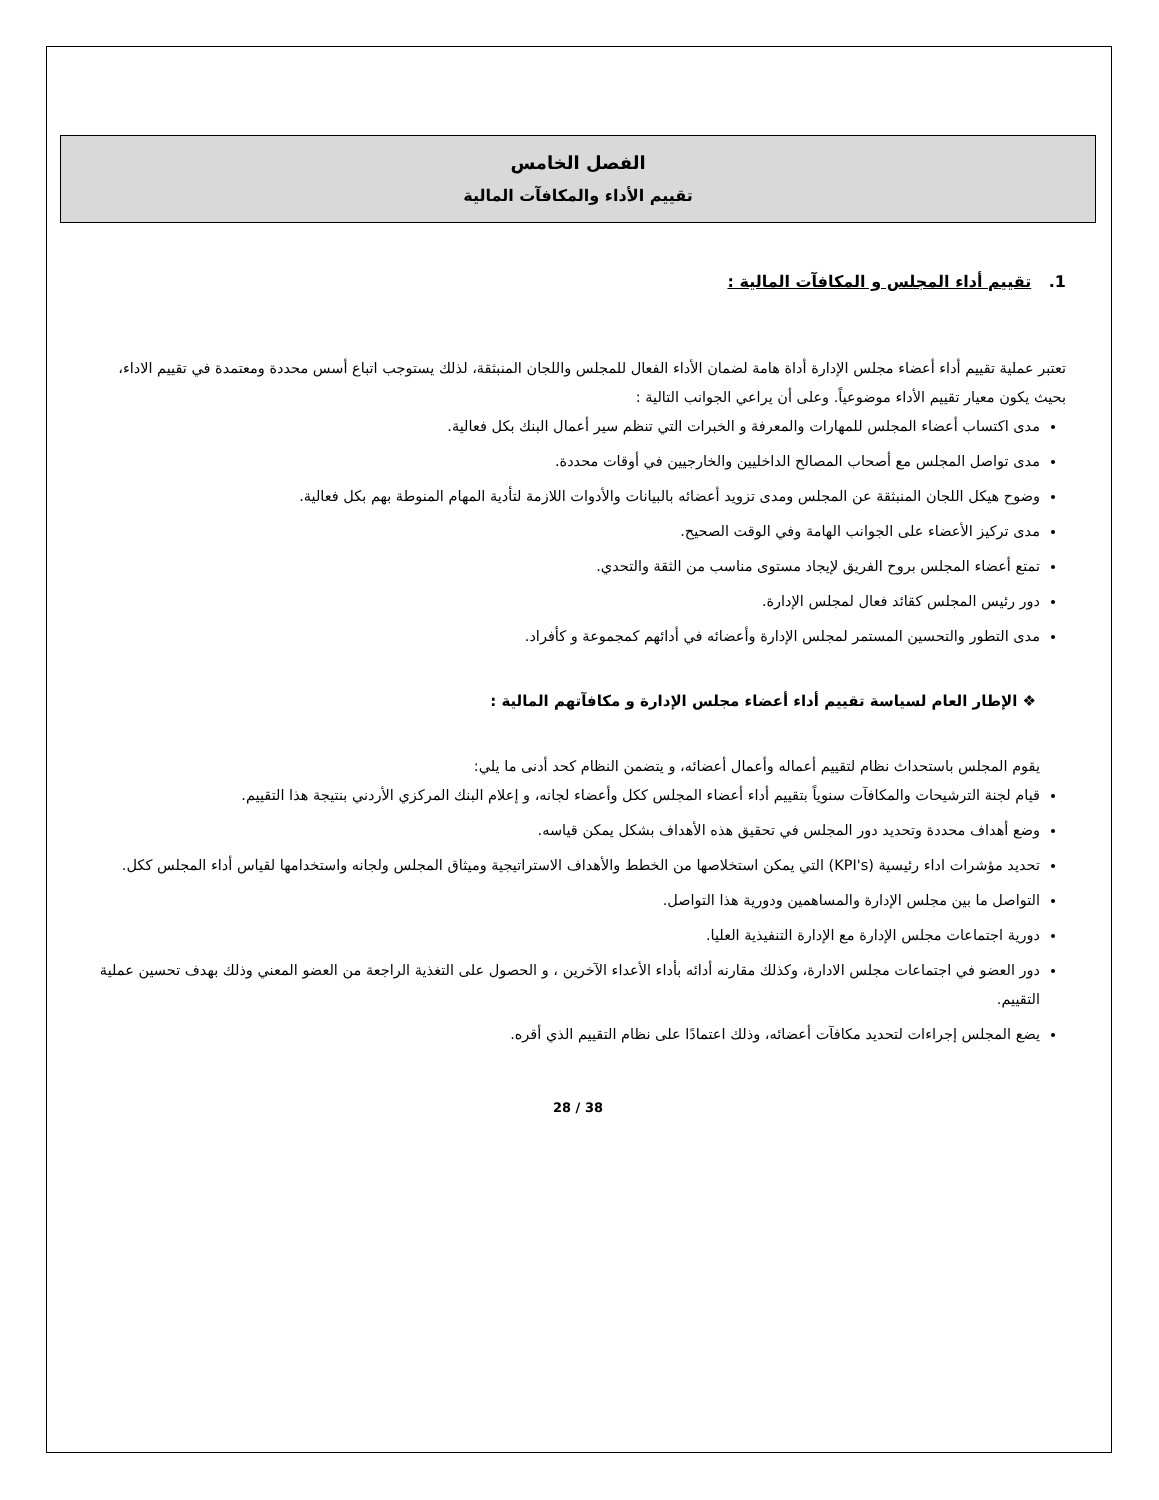الفصل الخامس
تقييم الأداء والمكافآت المالية
1. تقييم أداء المجلس و المكافآت المالية :
تعتبر عملية تقييم أداء أعضاء مجلس الإدارة أداة هامة لضمان الأداء الفعال للمجلس واللجان المنبثقة، لذلك يستوجب اتباع أسس محددة ومعتمدة في تقييم الاداء، بحيث يكون معيار تقييم الأداء موضوعياً. وعلى أن يراعي الجوانب التالية :
مدى اكتساب أعضاء المجلس للمهارات والمعرفة و الخبرات التي تنظم سير أعمال البنك بكل فعالية.
مدى تواصل المجلس مع أصحاب المصالح الداخليين والخارجيين في أوقات محددة.
وضوح هيكل اللجان المنبثقة عن المجلس ومدى تزويد أعضائه بالبيانات والأدوات اللازمة لتأدية المهام المنوطة بهم بكل فعالية.
مدى تركيز الأعضاء على الجوانب الهامة وفي الوقت الصحيح.
تمتع أعضاء المجلس بروح الفريق لإيجاد مستوى مناسب من الثقة والتحدي.
دور رئيس المجلس كقائد فعال لمجلس الإدارة.
مدى التطور والتحسين المستمر لمجلس الإدارة وأعضائه في أدائهم كمجموعة و كأفراد.
❖ الإطار العام لسياسة تقييم أداء أعضاء مجلس الإدارة و مكافآتهم المالية :
يقوم المجلس باستحداث نظام لتقييم أعماله وأعمال أعضائه، و يتضمن النظام كحد أدنى ما يلي:
قيام لجنة الترشيحات والمكافآت سنوياً بتقييم أداء أعضاء المجلس ككل وأعضاء لجانه، و إعلام البنك المركزي الأردني بنتيجة هذا التقييم.
وضع أهداف محددة وتحديد دور المجلس في تحقيق هذه الأهداف بشكل يمكن قياسه.
تحديد مؤشرات اداء رئيسية (KPI's) التي يمكن استخلاصها من الخطط والأهداف الاستراتيجية وميثاق المجلس ولجانه واستخدامها لقياس أداء المجلس ككل.
التواصل ما بين مجلس الإدارة والمساهمين ودورية هذا التواصل.
دورية اجتماعات مجلس الإدارة مع الإدارة التنفيذية العليا.
دور العضو في اجتماعات مجلس الادارة، وكذلك مقارنه أدائه بأداء الأعداء الآخرين ، و الحصول على التغذية الراجعة من العضو المعني وذلك بهدف تحسين عملية التقييم.
يضع المجلس إجراءات لتحديد مكافآت أعضائه، وذلك اعتمادًا على نظام التقييم الذي أقره.
28 / 38